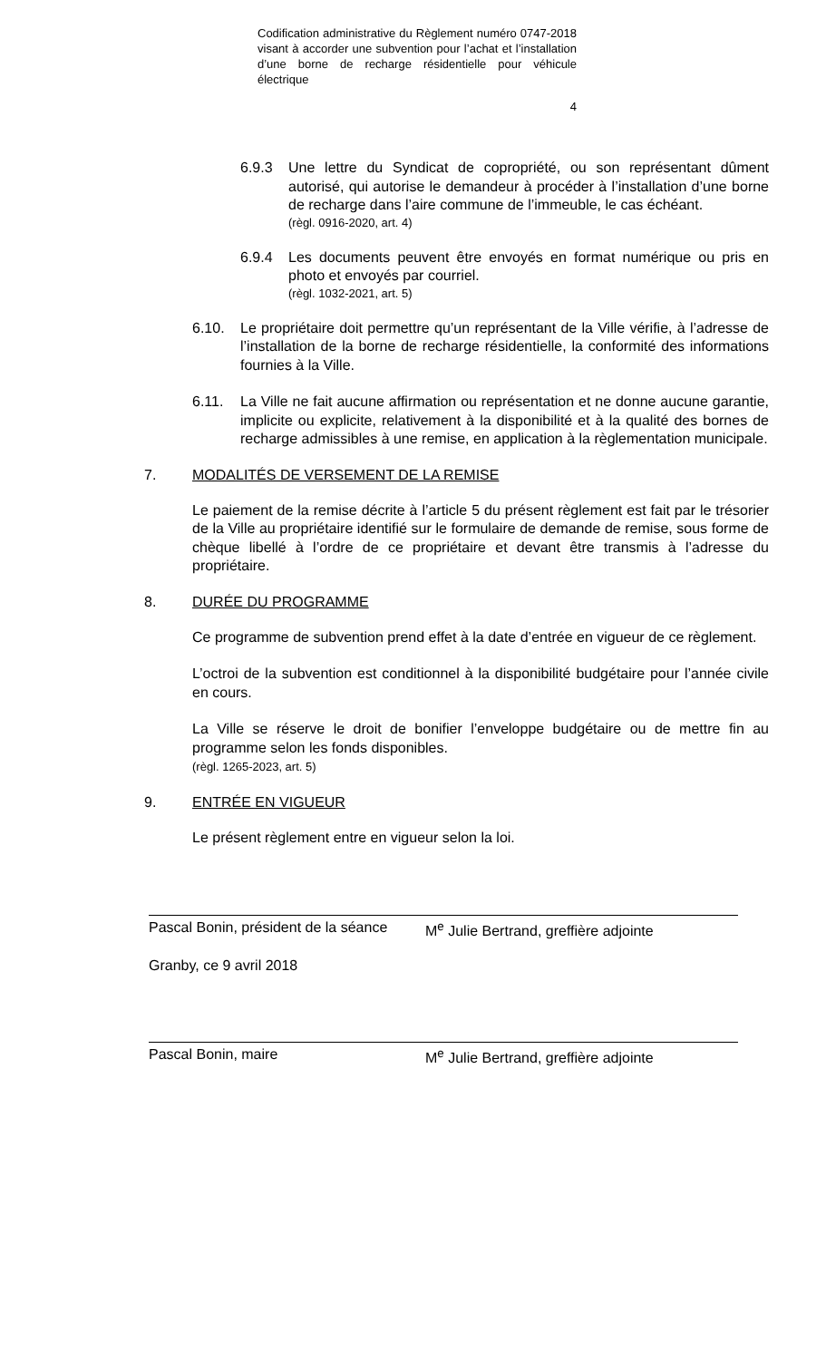Codification administrative du Règlement numéro 0747-2018 visant à accorder une subvention pour l’achat et l’installation d’une borne de recharge résidentielle pour véhicule électrique
4
6.9.3 Une lettre du Syndicat de copropriété, ou son représentant dûment autorisé, qui autorise le demandeur à procéder à l’installation d’une borne de recharge dans l’aire commune de l’immeuble, le cas échéant.
(règl. 0916-2020, art. 4)
6.9.4 Les documents peuvent être envoyés en format numérique ou pris en photo et envoyés par courriel.
(règl. 1032-2021, art. 5)
6.10. Le propriétaire doit permettre qu’un représentant de la Ville vérifie, à l’adresse de l’installation de la borne de recharge résidentielle, la conformité des informations fournies à la Ville.
6.11. La Ville ne fait aucune affirmation ou représentation et ne donne aucune garantie, implicite ou explicite, relativement à la disponibilité et à la qualité des bornes de recharge admissibles à une remise, en application à la règlementation municipale.
7. MODALITÉS DE VERSEMENT DE LA REMISE
Le paiement de la remise décrite à l’article 5 du présent règlement est fait par le trésorier de la Ville au propriétaire identifié sur le formulaire de demande de remise, sous forme de chèque libellé à l’ordre de ce propriétaire et devant être transmis à l’adresse du propriétaire.
8. DURÉE DU PROGRAMME
Ce programme de subvention prend effet à la date d’entrée en vigueur de ce règlement.
L’octroi de la subvention est conditionnel à la disponibilité budgétaire pour l’année civile en cours.
La Ville se réserve le droit de bonifier l’enveloppe budgétaire ou de mettre fin au programme selon les fonds disponibles.
(règl. 1265-2023, art. 5)
9. ENTRÉE EN VIGUEUR
Le présent règlement entre en vigueur selon la loi.
Pascal Bonin, président de la séance
M<sup>e</sup> Julie Bertrand, greffière adjointe
Granby, ce 9 avril 2018
Pascal Bonin, maire M<sup>e</sup> Julie Bertrand, greffière adjointe